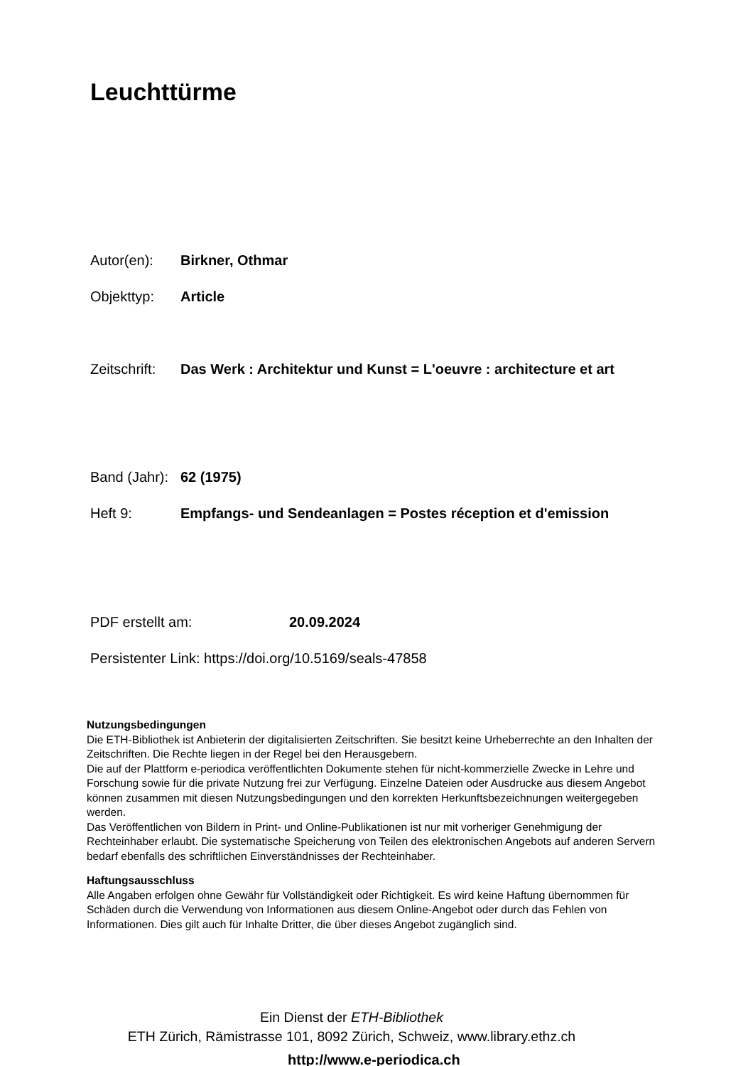Leuchttürme
Autor(en): Birkner, Othmar
Objekttyp: Article
Zeitschrift: Das Werk : Architektur und Kunst = L'oeuvre : architecture et art
Band (Jahr): 62 (1975)
Heft 9: Empfangs- und Sendeanlagen = Postes réception et d'emission
PDF erstellt am: 20.09.2024
Persistenter Link: https://doi.org/10.5169/seals-47858
Nutzungsbedingungen
Die ETH-Bibliothek ist Anbieterin der digitalisierten Zeitschriften. Sie besitzt keine Urheberrechte an den Inhalten der Zeitschriften. Die Rechte liegen in der Regel bei den Herausgebern.
Die auf der Plattform e-periodica veröffentlichten Dokumente stehen für nicht-kommerzielle Zwecke in Lehre und Forschung sowie für die private Nutzung frei zur Verfügung. Einzelne Dateien oder Ausdrucke aus diesem Angebot können zusammen mit diesen Nutzungsbedingungen und den korrekten Herkunftsbezeichnungen weitergegeben werden.
Das Veröffentlichen von Bildern in Print- und Online-Publikationen ist nur mit vorheriger Genehmigung der Rechteinhaber erlaubt. Die systematische Speicherung von Teilen des elektronischen Angebots auf anderen Servern bedarf ebenfalls des schriftlichen Einverständnisses der Rechteinhaber.
Haftungsausschluss
Alle Angaben erfolgen ohne Gewähr für Vollständigkeit oder Richtigkeit. Es wird keine Haftung übernommen für Schäden durch die Verwendung von Informationen aus diesem Online-Angebot oder durch das Fehlen von Informationen. Dies gilt auch für Inhalte Dritter, die über dieses Angebot zugänglich sind.
Ein Dienst der ETH-Bibliothek
ETH Zürich, Rämistrasse 101, 8092 Zürich, Schweiz, www.library.ethz.ch
http://www.e-periodica.ch